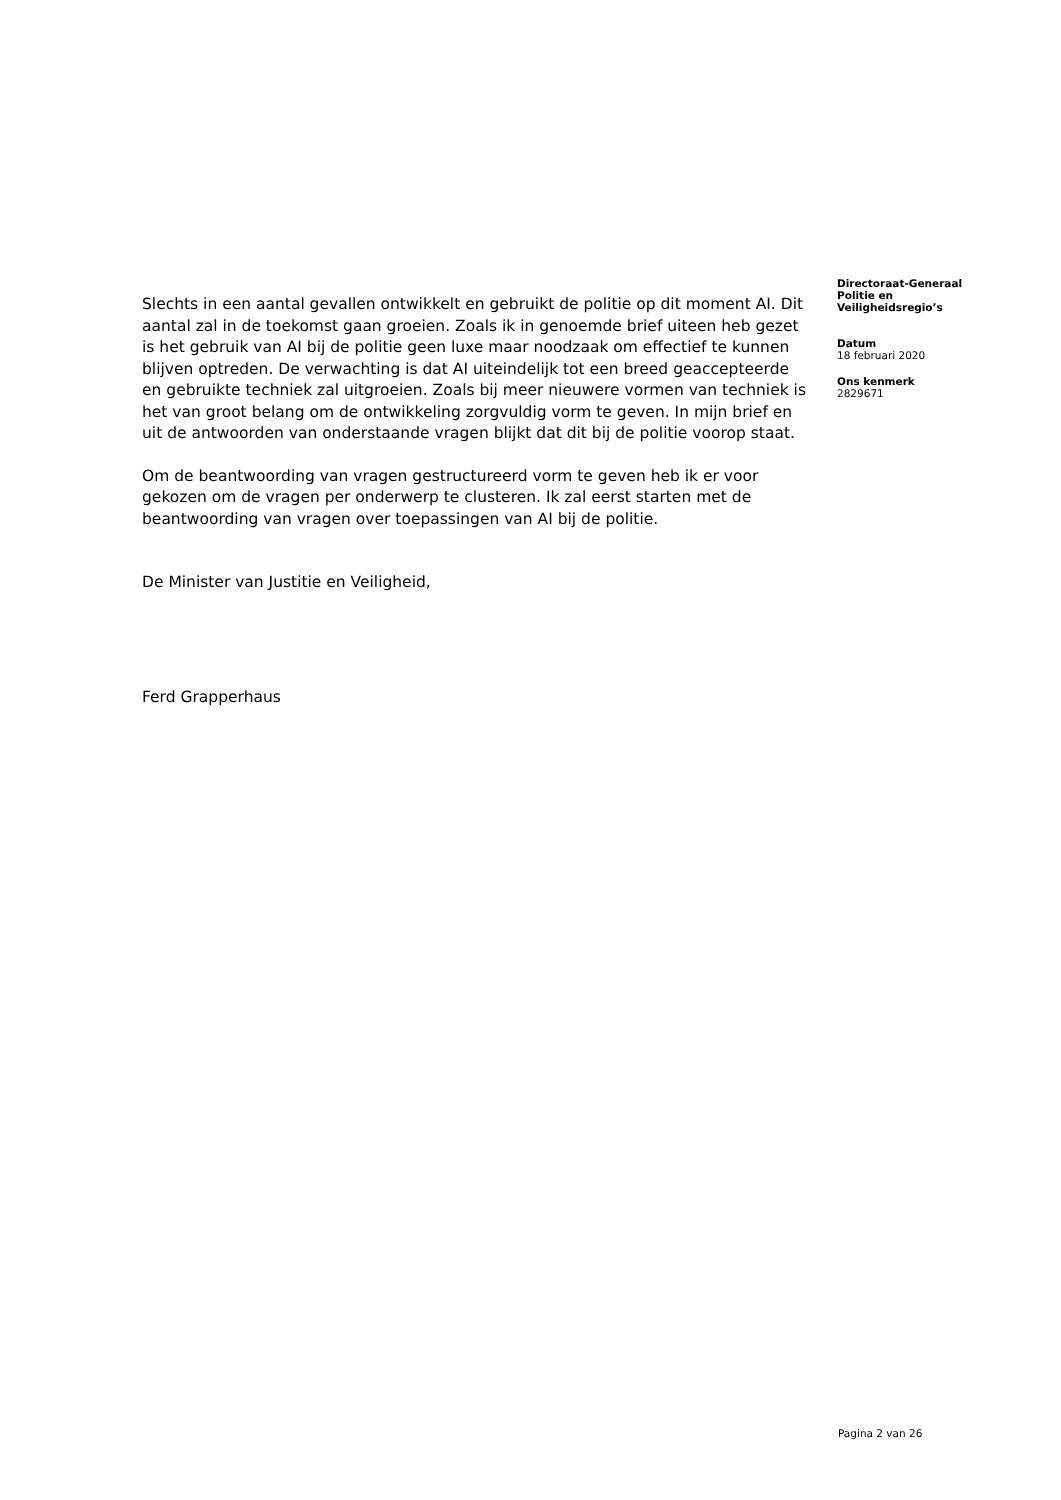Slechts in een aantal gevallen ontwikkelt en gebruikt de politie op dit moment AI. Dit aantal zal in de toekomst gaan groeien. Zoals ik in genoemde brief uiteen heb gezet is het gebruik van AI bij de politie geen luxe maar noodzaak om effectief te kunnen blijven optreden. De verwachting is dat AI uiteindelijk tot een breed geaccepteerde en gebruikte techniek zal uitgroeien. Zoals bij meer nieuwere vormen van techniek is het van groot belang om de ontwikkeling zorgvuldig vorm te geven. In mijn brief en uit de antwoorden van onderstaande vragen blijkt dat dit bij de politie voorop staat.
Om de beantwoording van vragen gestructureerd vorm te geven heb ik er voor gekozen om de vragen per onderwerp te clusteren. Ik zal eerst starten met de beantwoording van vragen over toepassingen van AI bij de politie.
De Minister van Justitie en Veiligheid,
Ferd Grapperhaus
Directoraat-Generaal
Politie en
Veiligheidsregio’s
Datum
18 februari 2020
Ons kenmerk
2829671
Pagina 2 van 26